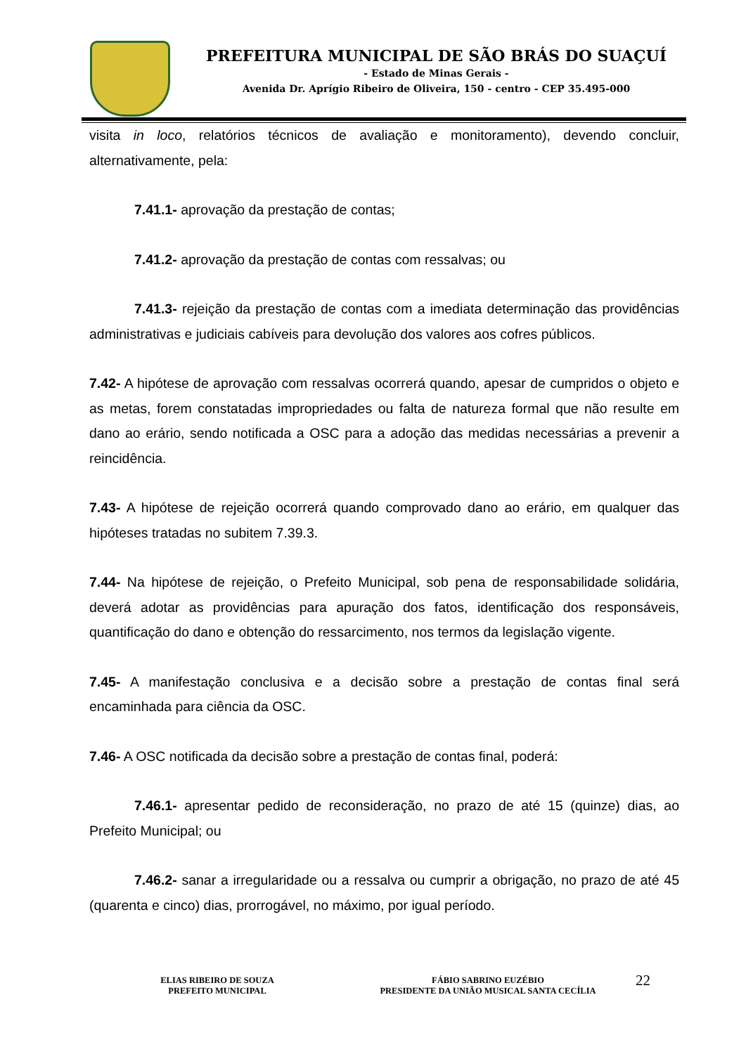PREFEITURA MUNICIPAL DE SÃO BRÁS DO SUAÇUÍ
- Estado de Minas Gerais -
Avenida Dr. Aprígio Ribeiro de Oliveira, 150 - centro - CEP 35.495-000
visita in loco, relatórios técnicos de avaliação e monitoramento), devendo concluir, alternativamente, pela:
7.41.1- aprovação da prestação de contas;
7.41.2- aprovação da prestação de contas com ressalvas; ou
7.41.3- rejeição da prestação de contas com a imediata determinação das providências administrativas e judiciais cabíveis para devolução dos valores aos cofres públicos.
7.42- A hipótese de aprovação com ressalvas ocorrerá quando, apesar de cumpridos o objeto e as metas, forem constatadas impropriedades ou falta de natureza formal que não resulte em dano ao erário, sendo notificada a OSC para a adoção das medidas necessárias a prevenir a reincidência.
7.43- A hipótese de rejeição ocorrerá quando comprovado dano ao erário, em qualquer das hipóteses tratadas no subitem 7.39.3.
7.44- Na hipótese de rejeição, o Prefeito Municipal, sob pena de responsabilidade solidária, deverá adotar as providências para apuração dos fatos, identificação dos responsáveis, quantificação do dano e obtenção do ressarcimento, nos termos da legislação vigente.
7.45- A manifestação conclusiva e a decisão sobre a prestação de contas final será encaminhada para ciência da OSC.
7.46- A OSC notificada da decisão sobre a prestação de contas final, poderá:
7.46.1- apresentar pedido de reconsideração, no prazo de até 15 (quinze) dias, ao Prefeito Municipal; ou
7.46.2- sanar a irregularidade ou a ressalva ou cumprir a obrigação, no prazo de até 45 (quarenta e cinco) dias, prorrogável, no máximo, por igual período.
ELIAS RIBEIRO DE SOUZA
PREFEITO MUNICIPAL
FÁBIO SABRINO EUZÉBIO
PRESIDENTE DA UNIÃO MUSICAL SANTA CECÍLIA
22